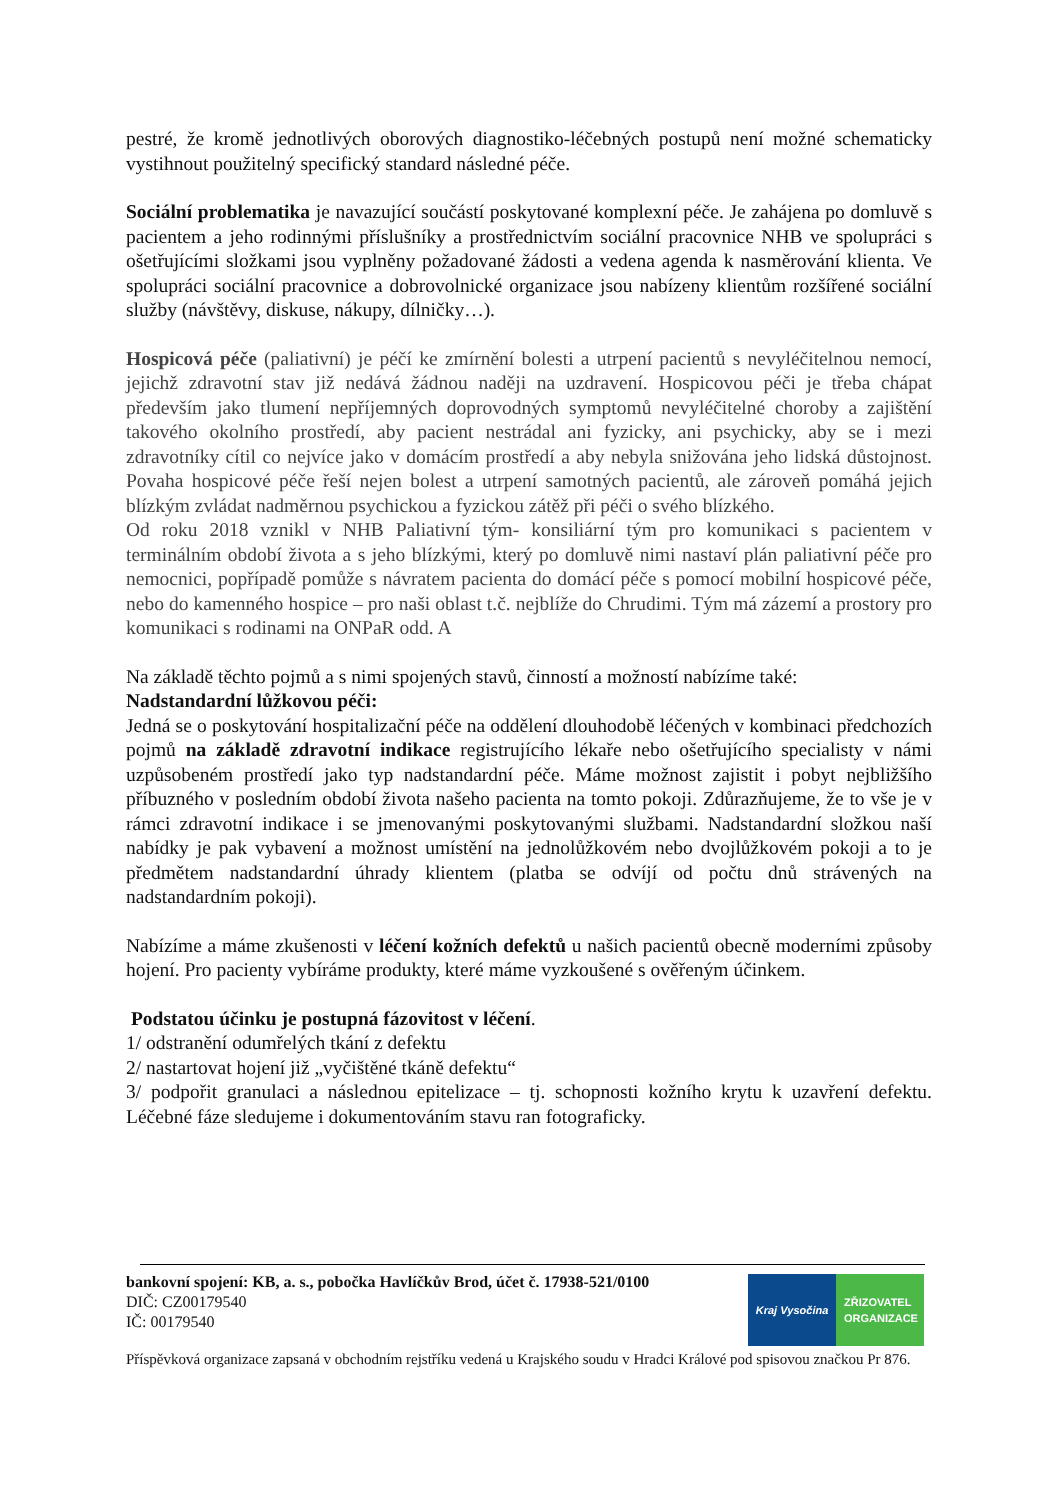pestré, že kromě jednotlivých oborových diagnostiko-léčebných postupů není možné schematicky vystihnout použitelný specifický standard následné péče.
Sociální problematika je navazující součástí poskytované komplexní péče. Je zahájena po domluvě s pacientem a jeho rodinnými příslušníky a prostřednictvím sociální pracovnice NHB ve spolupráci s ošetřujícími složkami jsou vyplněny požadované žádosti a vedena agenda k nasměrování klienta. Ve spolupráci sociální pracovnice a dobrovolnické organizace jsou nabízeny klientům rozšířené sociální služby (návštěvy, diskuse, nákupy, dílničky…).
Hospicová péče (paliativní) je péčí ke zmírnění bolesti a utrpení pacientů s nevyléčitelnou nemocí, jejichž zdravotní stav již nedává žádnou naději na uzdravení. Hospicovou péči je třeba chápat především jako tlumení nepříjemných doprovodných symptomů nevyléčitelné choroby a zajištění takového okolního prostředí, aby pacient nestrádal ani fyzicky, ani psychicky, aby se i mezi zdravotníky cítil co nejvíce jako v domácím prostředí a aby nebyla snižována jeho lidská důstojnost. Povaha hospicové péče řeší nejen bolest a utrpení samotných pacientů, ale zároveň pomáhá jejich blízkým zvládat nadměrnou psychickou a fyzickou zátěž při péči o svého blízkého.
Od roku 2018 vznikl v NHB Paliativní tým- konsiliární tým pro komunikaci s pacientem v terminálním období života a s jeho blízkými, který po domluvě nimi nastaví plán paliativní péče pro nemocnici, popřípadě pomůže s návratem pacienta do domácí péče s pomocí mobilní hospicové péče, nebo do kamenného hospice – pro naši oblast t.č. nejblíže do Chrudimi. Tým má zázemí a prostory pro komunikaci s rodinami na ONPaR odd. A
Na základě těchto pojmů a s nimi spojených stavů, činností a možností nabízíme také:
Nadstandardní lůžkovou péči:
Jedná se o poskytování hospitalizační péče na oddělení dlouhodobě léčených v kombinaci předchozích pojmů na základě zdravotní indikace registrujícího lékaře nebo ošetřujícího specialisty v námi uzpůsobeném prostředí jako typ nadstandardní péče. Máme možnost zajistit i pobyt nejbližšího příbuzného v posledním období života našeho pacienta na tomto pokoji. Zdůrazňujeme, že to vše je v rámci zdravotní indikace i se jmenovanými poskytovanými službami. Nadstandardní složkou naší nabídky je pak vybavení a možnost umístění na jednolůžkovém nebo dvojlůžkovém pokoji a to je předmětem nadstandardní úhrady klientem (platba se odvíjí od počtu dnů strávených na nadstandardním pokoji).
Nabízíme a máme zkušenosti v léčení kožních defektů u našich pacientů obecně moderními způsoby hojení. Pro pacienty vybíráme produkty, které máme vyzkoušené s ověřeným účinkem.
Podstatou účinku je postupná fázovitost v léčení.
1/ odstranění odumřelých tkání z defektu
2/ nastartovat hojení již „vyčištěné tkáně defektu“
3/ podpořit granulaci a následnou epitelizace – tj. schopnosti kožního krytu k uzavření defektu. Léčebné fáze sledujeme i dokumentováním stavu ran fotograficky.
bankovní spojení: KB, a. s., pobočka Havlíčkův Brod, účet č. 17938-521/0100
DIČ: CZ00179540
IČ: 00179540
Příspěvková organizace zapsaná v obchodním rejstříku vedená u Krajského soudu v Hradci Králové pod spisovou značkou Pr 876.
Kraj Vysočina
ZŘIZOVATEL
ORGANIZACE